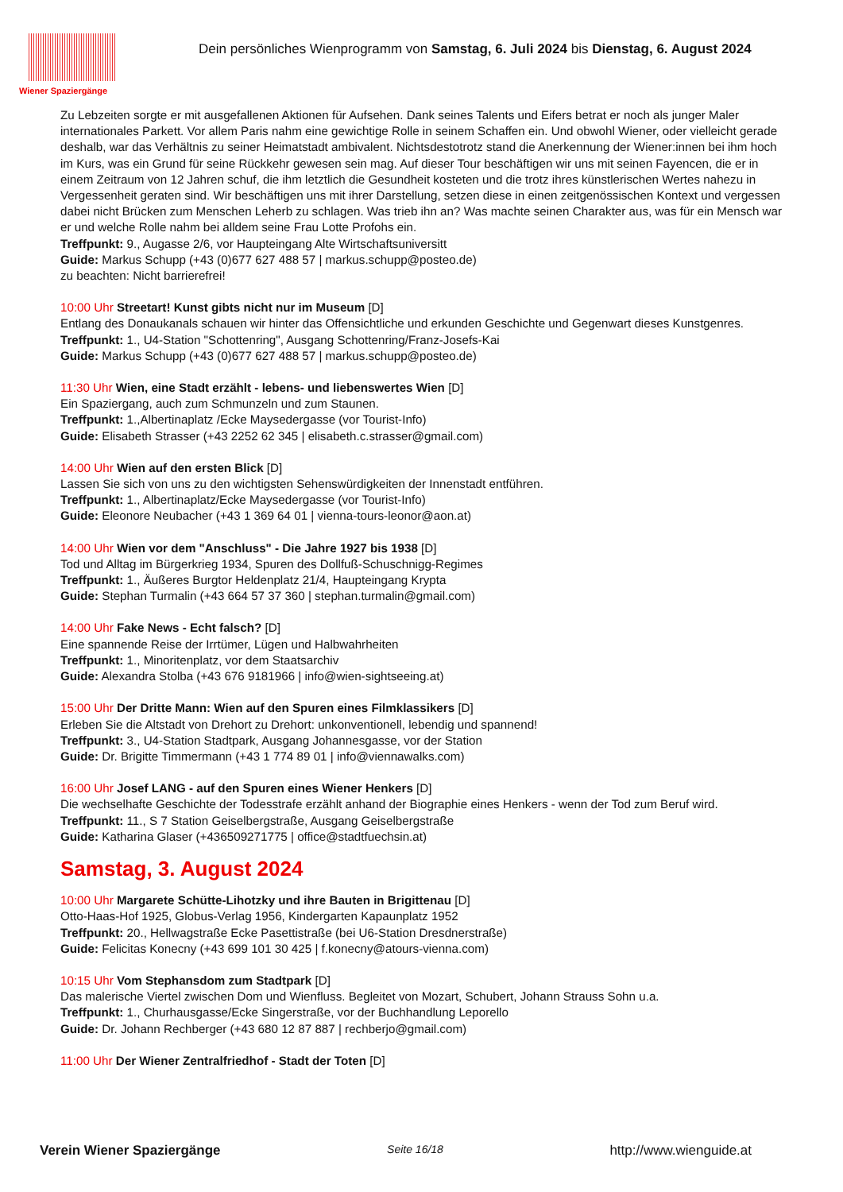Wiener Spaziergänge
Dein persönliches Wienprogramm von Samstag, 6. Juli 2024 bis Dienstag, 6. August 2024
Zu Lebzeiten sorgte er mit ausgefallenen Aktionen für Aufsehen. Dank seines Talents und Eifers betrat er noch als junger Maler internationales Parkett. Vor allem Paris nahm eine gewichtige Rolle in seinem Schaffen ein. Und obwohl Wiener, oder vielleicht gerade deshalb, war das Verhältnis zu seiner Heimatstadt ambivalent. Nichtsdestotrotz stand die Anerkennung der Wiener:innen bei ihm hoch im Kurs, was ein Grund für seine Rückkehr gewesen sein mag. Auf dieser Tour beschäftigen wir uns mit seinen Fayencen, die er in einem Zeitraum von 12 Jahren schuf, die ihm letztlich die Gesundheit kosteten und die trotz ihres künstlerischen Wertes nahezu in Vergessenheit geraten sind. Wir beschäftigen uns mit ihrer Darstellung, setzen diese in einen zeitgenössischen Kontext und vergessen dabei nicht Brücken zum Menschen Leherb zu schlagen. Was trieb ihn an? Was machte seinen Charakter aus, was für ein Mensch war er und welche Rolle nahm bei alldem seine Frau Lotte Profohs ein.
Treffpunkt: 9., Augasse 2/6, vor Haupteingang Alte Wirtschaftsuniversitt
Guide: Markus Schupp (+43 (0)677 627 488 57 | markus.schupp@posteo.de)
zu beachten: Nicht barrierefrei!
10:00 Uhr Streetart! Kunst gibts nicht nur im Museum [D]
Entlang des Donaukanals schauen wir hinter das Offensichtliche und erkunden Geschichte und Gegenwart dieses Kunstgenres.
Treffpunkt: 1., U4-Station "Schottenring", Ausgang Schottenring/Franz-Josefs-Kai
Guide: Markus Schupp (+43 (0)677 627 488 57 | markus.schupp@posteo.de)
11:30 Uhr Wien, eine Stadt erzählt - lebens- und liebenswertes Wien [D]
Ein Spaziergang, auch zum Schmunzeln und zum Staunen.
Treffpunkt: 1.,Albertinaplatz /Ecke Maysedergasse (vor Tourist-Info)
Guide: Elisabeth Strasser (+43 2252 62 345 | elisabeth.c.strasser@gmail.com)
14:00 Uhr Wien auf den ersten Blick [D]
Lassen Sie sich von uns zu den wichtigsten Sehenswürdigkeiten der Innenstadt entführen.
Treffpunkt: 1., Albertinaplatz/Ecke Maysedergasse (vor Tourist-Info)
Guide: Eleonore Neubacher (+43 1 369 64 01 | vienna-tours-leonor@aon.at)
14:00 Uhr Wien vor dem "Anschluss" - Die Jahre 1927 bis 1938 [D]
Tod und Alltag im Bürgerkrieg 1934, Spuren des Dollfuß-Schuschnigg-Regimes
Treffpunkt: 1., Äußeres Burgtor Heldenplatz 21/4, Haupteingang Krypta
Guide: Stephan Turmalin (+43 664 57 37 360 | stephan.turmalin@gmail.com)
14:00 Uhr Fake News - Echt falsch? [D]
Eine spannende Reise der Irrtümer, Lügen und Halbwahrheiten
Treffpunkt: 1., Minoritenplatz, vor dem Staatsarchiv
Guide: Alexandra Stolba (+43 676 9181966 | info@wien-sightseeing.at)
15:00 Uhr Der Dritte Mann: Wien auf den Spuren eines Filmklassikers [D]
Erleben Sie die Altstadt von Drehort zu Drehort: unkonventionell, lebendig und spannend!
Treffpunkt: 3., U4-Station Stadtpark, Ausgang Johannesgasse, vor der Station
Guide: Dr. Brigitte Timmermann (+43 1 774 89 01 | info@viennawalks.com)
16:00 Uhr Josef LANG - auf den Spuren eines Wiener Henkers [D]
Die wechselhafte Geschichte der Todesstrafe erzählt anhand der Biographie eines Henkers - wenn der Tod zum Beruf wird.
Treffpunkt: 11., S 7 Station Geiselbergstraße, Ausgang Geiselbergstraße
Guide: Katharina Glaser (+436509271775 | office@stadtfuechsin.at)
Samstag, 3. August 2024
10:00 Uhr Margarete Schütte-Lihotzky und ihre Bauten in Brigittenau [D]
Otto-Haas-Hof 1925, Globus-Verlag 1956, Kindergarten Kapaunplatz 1952
Treffpunkt: 20., Hellwagstraße Ecke Pasettistraße (bei U6-Station Dresdnerstraße)
Guide: Felicitas Konecny (+43 699 101 30 425 | f.konecny@atours-vienna.com)
10:15 Uhr Vom Stephansdom zum Stadtpark [D]
Das malerische Viertel zwischen Dom und Wienfluss. Begleitet von Mozart, Schubert, Johann Strauss Sohn u.a.
Treffpunkt: 1., Churhausgasse/Ecke Singerstraße, vor der Buchhandlung Leporello
Guide: Dr. Johann Rechberger (+43 680 12 87 887 | rechberjo@gmail.com)
11:00 Uhr Der Wiener Zentralfriedhof - Stadt der Toten [D]
Verein Wiener Spaziergänge Seite 16/18 http://www.wienguide.at